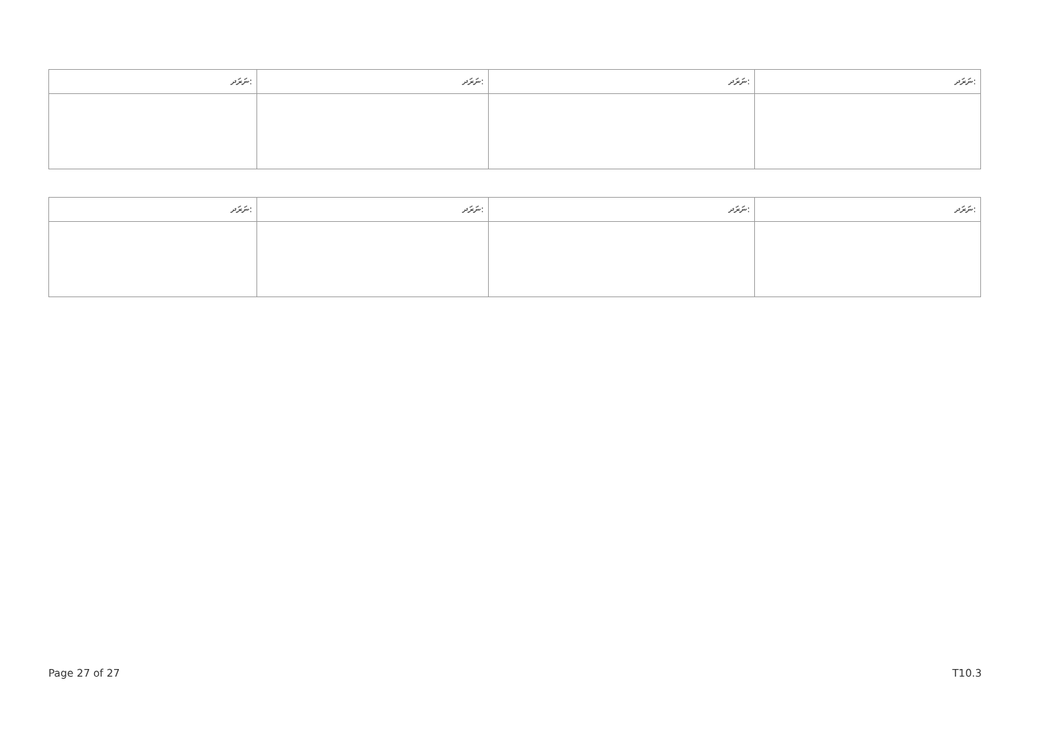| ނަރަދ: | ނަރަދ: | ނަރަދ: | ނަރަދ: |
| --- | --- | --- | --- |
| ނަރަދ: | ނަރަދ: | ނަރަދ: | ނަރަދ: |
| --- | --- | --- | --- |
Page 27 of 27 T10.3